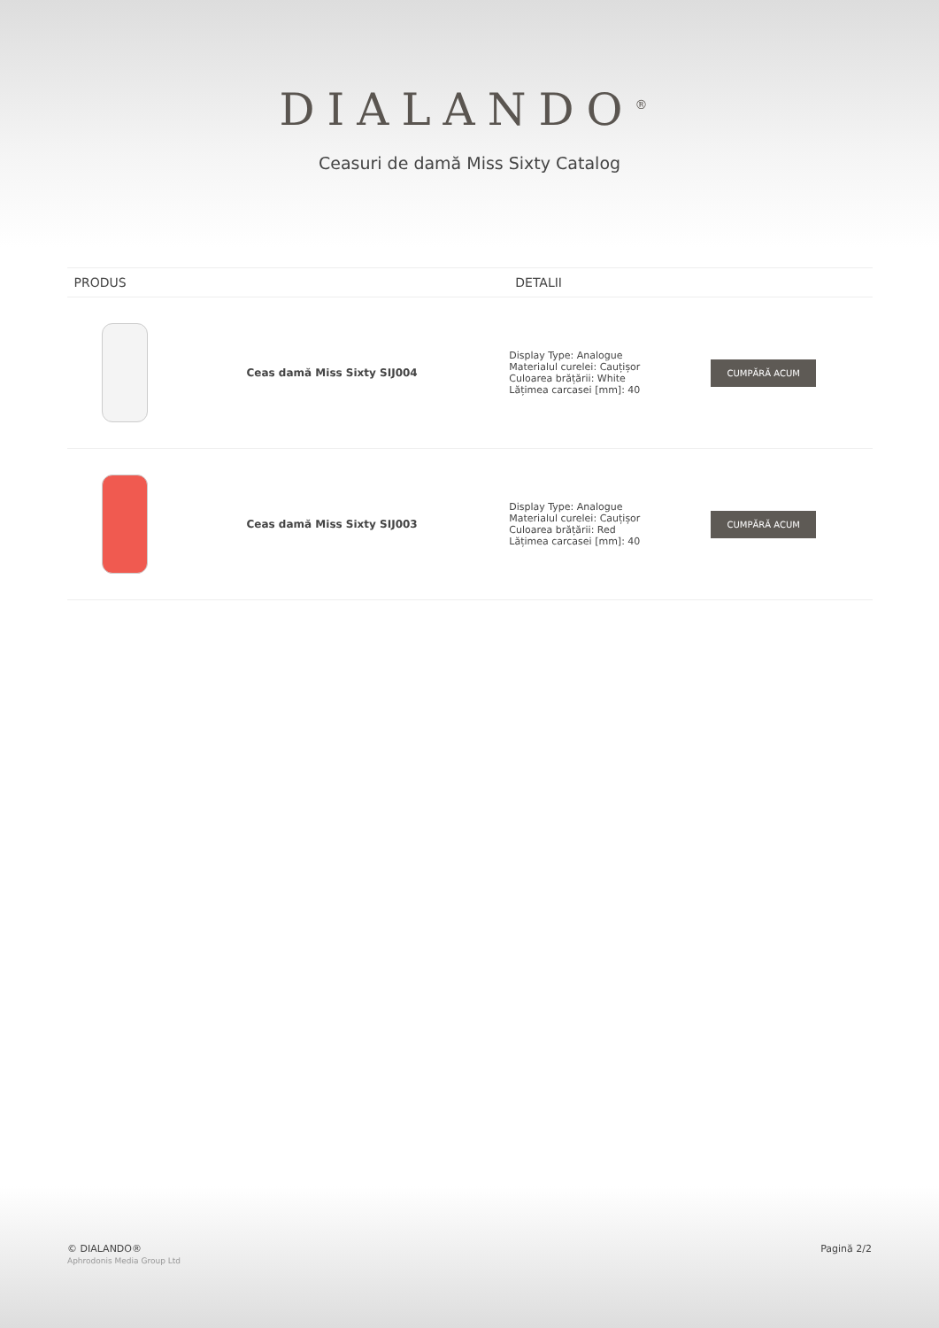DIALANDO<sup>®</sup>
Ceasuri de damă Miss Sixty Catalog
| PRODUS | | DETALII | |
| --- | --- | --- | --- |
| | Ceas damă Miss Sixty SIJ004 | Display Type: Analogue Materialul curelei: Cauțișor Culoarea brățării: White Lățimea carcasei [mm]: 40 | CUMPĂRĂ ACUM |
| | Ceas damă Miss Sixty SIJ003 | Display Type: Analogue Materialul curelei: Cauțișor Culoarea brățării: Red Lățimea carcasei [mm]: 40 | CUMPĂRĂ ACUM |
© DIALANDO®
Aphrodonis Media Group Ltd
Pagină 2/2